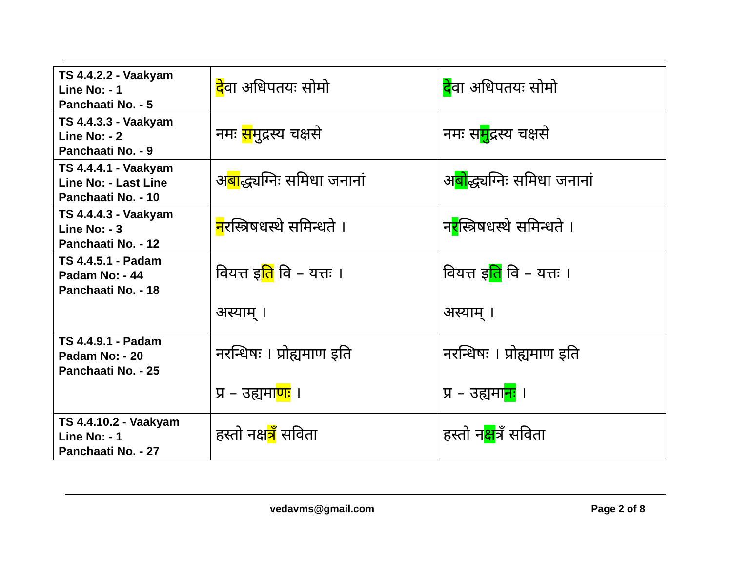| TS 4.4.2.2 - Vaakyam Line No: - 1 Panchaati No. - 5 | दे वा अधिपतयः सोमो | दे वा अधिपतयः सोमो |
| TS 4.4.3.3 - Vaakyam Line No: - 2 Panchaati No. - 9 | नमः स मुद्रस्य चक्षसे | नमः स मु द्रस्य चक्षसे |
| TS 4.4.4.1 - Vaakyam Line No: - Last Line Panchaati No. - 10 | अ बा द्ध्यग्निः समिधा जनानां | अ बो द्ध्यग्निः समिधा जनानां |
| TS 4.4.4.3 - Vaakyam Line No: - 3 Panchaati No. - 12 | न रस्त्रिषधस्थे समिन्धते । | न र स्त्रिषधस्थे समिन्धते । |
| TS 4.4.5.1 - Padam Padam No: - 44 Panchaati No. - 18 | वियत्त इ ति वि – यत्तः । अस्याम् । | वियत्त इ ति वि – यत्तः । अस्याम् । |
| TS 4.4.9.1 - Padam Padam No: - 20 Panchaati No. - 25 | नरन्धिषः । प्रोह्यमाण इति प्र – उह्यमा णः । | नरन्धिषः । प्रोह्यमाण इति प्र – उह्यमा न ः । |
| TS 4.4.10.2 - Vaakyam Line No: - 1 Panchaati No. - 27 | हस्तो नक्ष त्र ँ सविता | हस्तो न क्ष त्रँ सविता |
vedavms@gmail.com Page 2 of 8